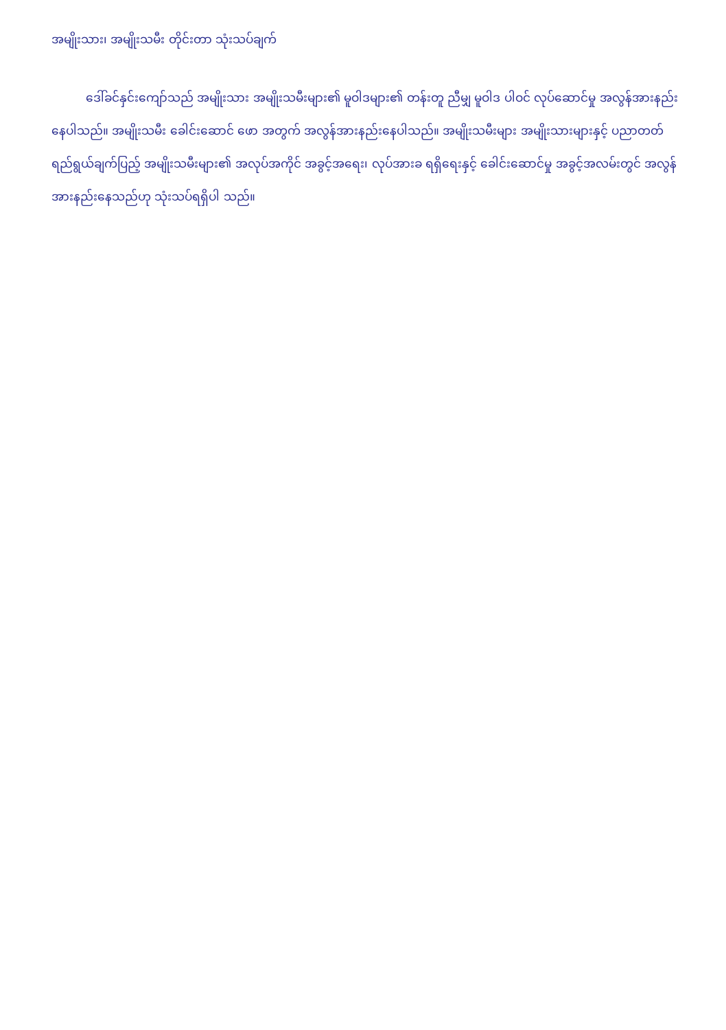အမျိုးသား၊ အမျိုးသမီး တိုင်းတာ သုံးသပ်ချက်
ဒေါ်ခင်နှင်းကျော်သည် အမျိုးသား အမျိုးသမီးများ၏ မူဝါဒများ၏ တန်းတူ ညီမျှ မူဝါဒ ပါဝင် လုပ်ဆောင်မှု အလွန်အားနည်းနေပါသည်။ အမျိုးသမီး ခေါင်းဆောင် ဖော အတွက် အလွန်အားနည်းနေပါသည်။ အမျိုးသမီးများ အမျိုးသားများနှင့် ပညာတတ် ရည်ရွယ်ချက်ပြည့် အမျိုးသမီးများ၏ အလုပ်အကိုင် အခွင့်အရေး၊ လုပ်အားခ ရရှိရေးနှင့် ခေါင်းဆောင်မှု အခွင့်အလမ်းတွင် အလွန်အားနည်းနေသည်ဟု သုံးသပ်ရရှိပါ သည်။